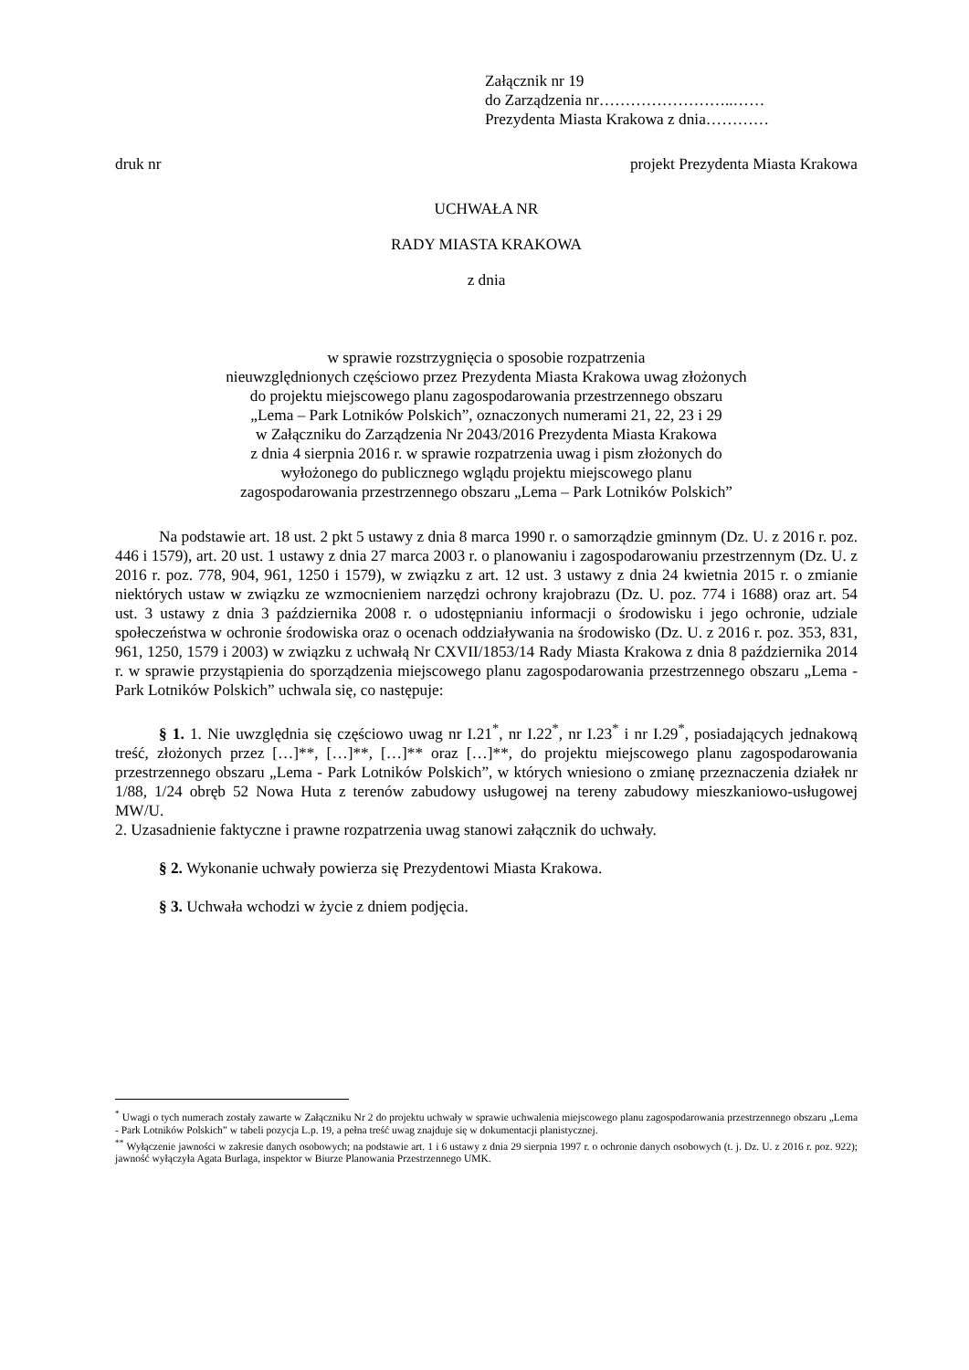Załącznik nr 19
do Zarządzenia nr……………………..……
Prezydenta Miasta Krakowa z dnia…………
druk nr projekt Prezydenta Miasta Krakowa
UCHWAŁA NR
RADY MIASTA KRAKOWA
z dnia
w sprawie rozstrzygnięcia o sposobie rozpatrzenia
nieuwzględnionych częściowo przez Prezydenta Miasta Krakowa uwag złożonych
do projektu miejscowego planu zagospodarowania przestrzennego obszaru
„Lema – Park Lotników Polskich”, oznaczonych numerami 21, 22, 23 i 29
w Załączniku do Zarządzenia Nr 2043/2016 Prezydenta Miasta Krakowa
z dnia 4 sierpnia 2016 r. w sprawie rozpatrzenia uwag i pism złożonych do
wyłożonego do publicznego wglądu projektu miejscowego planu
zagospodarowania przestrzennego obszaru „Lema – Park Lotników Polskich”
Na podstawie art. 18 ust. 2 pkt 5 ustawy z dnia 8 marca 1990 r. o samorządzie gminnym (Dz. U. z 2016 r. poz. 446 i 1579), art. 20 ust. 1 ustawy z dnia 27 marca 2003 r. o planowaniu i zagospodarowaniu przestrzennym (Dz. U. z 2016 r. poz. 778, 904, 961, 1250 i 1579), w związku z art. 12 ust. 3 ustawy z dnia 24 kwietnia 2015 r. o zmianie niektórych ustaw w związku ze wzmocnieniem narzędzi ochrony krajobrazu (Dz. U. poz. 774 i 1688) oraz art. 54 ust. 3 ustawy z dnia 3 października 2008 r. o udostępnianiu informacji o środowisku i jego ochronie, udziale społeczeństwa w ochronie środowiska oraz o ocenach oddziaływania na środowisko (Dz. U. z 2016 r. poz. 353, 831, 961, 1250, 1579 i 2003) w związku z uchwałą Nr CXVII/1853/14 Rady Miasta Krakowa z dnia 8 października 2014 r. w sprawie przystąpienia do sporządzenia miejscowego planu zagospodarowania przestrzennego obszaru „Lema - Park Lotników Polskich” uchwala się, co następuje:
§ 1. 1. Nie uwzględnia się częściowo uwag nr I.21<sup>*</sup>, nr I.22<sup>*</sup>, nr I.23<sup>*</sup> i nr I.29<sup>*</sup>, posiadających jednakową treść, złożonych przez […]**, […]**, […]** oraz […]**, do projektu miejscowego planu zagospodarowania przestrzennego obszaru „Lema - Park Lotników Polskich”, w których wniesiono o zmianę przeznaczenia działek nr 1/88, 1/24 obręb 52 Nowa Huta z terenów zabudowy usługowej na tereny zabudowy mieszkaniowo-usługowej MW/U.
2. Uzasadnienie faktyczne i prawne rozpatrzenia uwag stanowi załącznik do uchwały.
§ 2. Wykonanie uchwały powierza się Prezydentowi Miasta Krakowa.
§ 3. Uchwała wchodzi w życie z dniem podjęcia.
<sup>*</sup> Uwagi o tych numerach zostały zawarte w Załączniku Nr 2 do projektu uchwały w sprawie uchwalenia miejscowego planu zagospodarowania przestrzennego obszaru „Lema - Park Lotników Polskich” w tabeli pozycja L.p. 19, a pełna treść uwag znajduje się w dokumentacji planistycznej.
<sup>**</sup> Wyłączenie jawności w zakresie danych osobowych; na podstawie art. 1 i 6 ustawy z dnia 29 sierpnia 1997 r. o ochronie danych osobowych (t. j. Dz. U. z 2016 r. poz. 922); jawność wyłączyła Agata Burlaga, inspektor w Biurze Planowania Przestrzennego UMK.